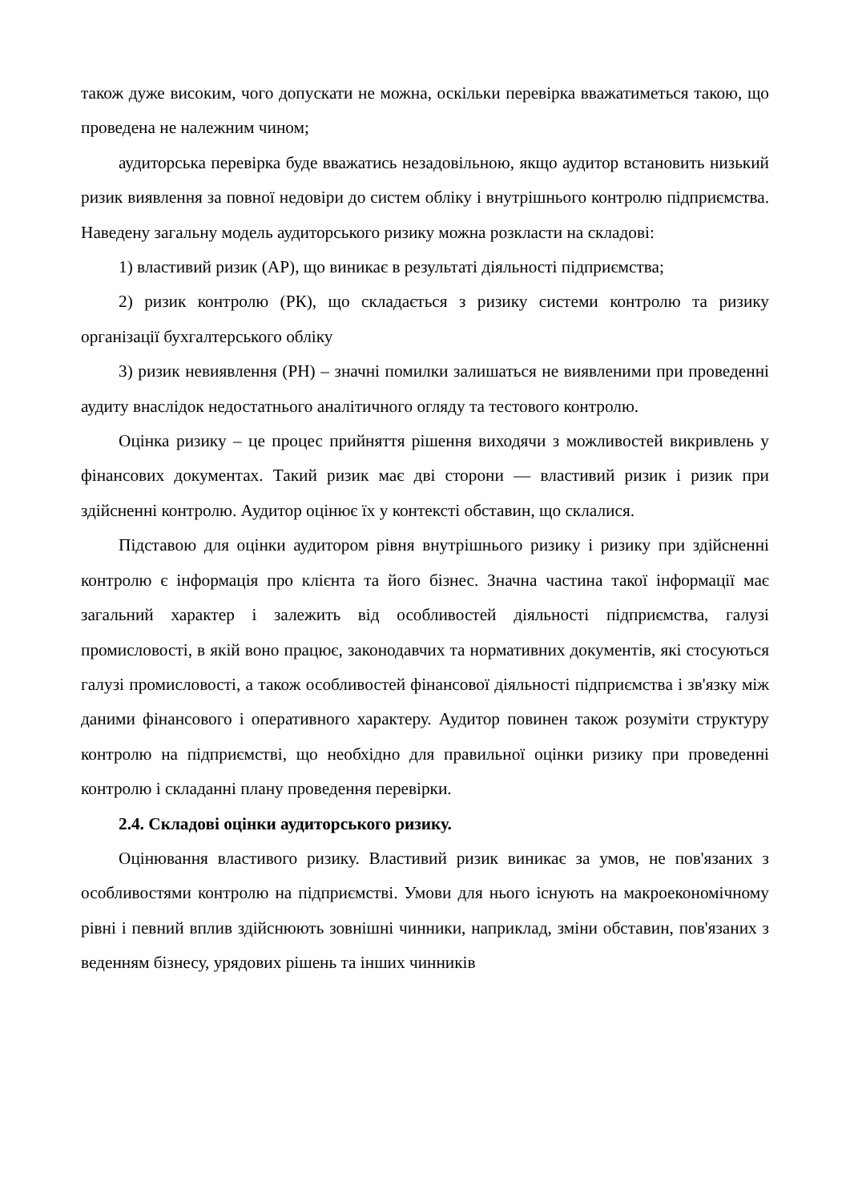також дуже високим, чого допускати не можна, оскільки перевірка вважатиметься такою, що проведена не належним чином;
аудиторська перевірка буде вважатись незадовільною, якщо аудитор встановить низький ризик виявлення за повної недовіри до систем обліку і внутрішнього контролю підприємства. Наведену загальну модель аудиторського ризику можна розкласти на складові:
1) властивий ризик (АР), що виникає в результаті діяльності підприємства;
2) ризик контролю (РК), що складається з ризику системи контролю та ризику організації бухгалтерського обліку
3) ризик невиявлення (РН) – значні помилки залишаться не виявленими при проведенні аудиту внаслідок недостатнього аналітичного огляду та тестового контролю.
Оцінка ризику – це процес прийняття рішення виходячи з можливостей викривлень у фінансових документах. Такий ризик має дві сторони — властивий ризик і ризик при здійсненні контролю. Аудитор оцінює їх у контексті обставин, що склалися.
Підставою для оцінки аудитором рівня внутрішнього ризику і ризику при здійсненні контролю є інформація про клієнта та його бізнес. Значна частина такої інформації має загальний характер і залежить від особливостей діяльності підприємства, галузі промисловості, в якій воно працює, законодавчих та нормативних документів, які стосуються галузі промисловості, а також особливостей фінансової діяльності підприємства і зв'язку між даними фінансового і оперативного характеру. Аудитор повинен також розуміти структуру контролю на підприємстві, що необхідно для правильної оцінки ризику при проведенні контролю і складанні плану проведення перевірки.
2.4. Складові оцінки аудиторського ризику.
Оцінювання властивого ризику. Властивий ризик виникає за умов, не пов'язаних з особливостями контролю на підприємстві. Умови для нього існують на макроекономічному рівні і певний вплив здійснюють зовнішні чинники, наприклад, зміни обставин, пов'язаних з веденням бізнесу, урядових рішень та інших чинників